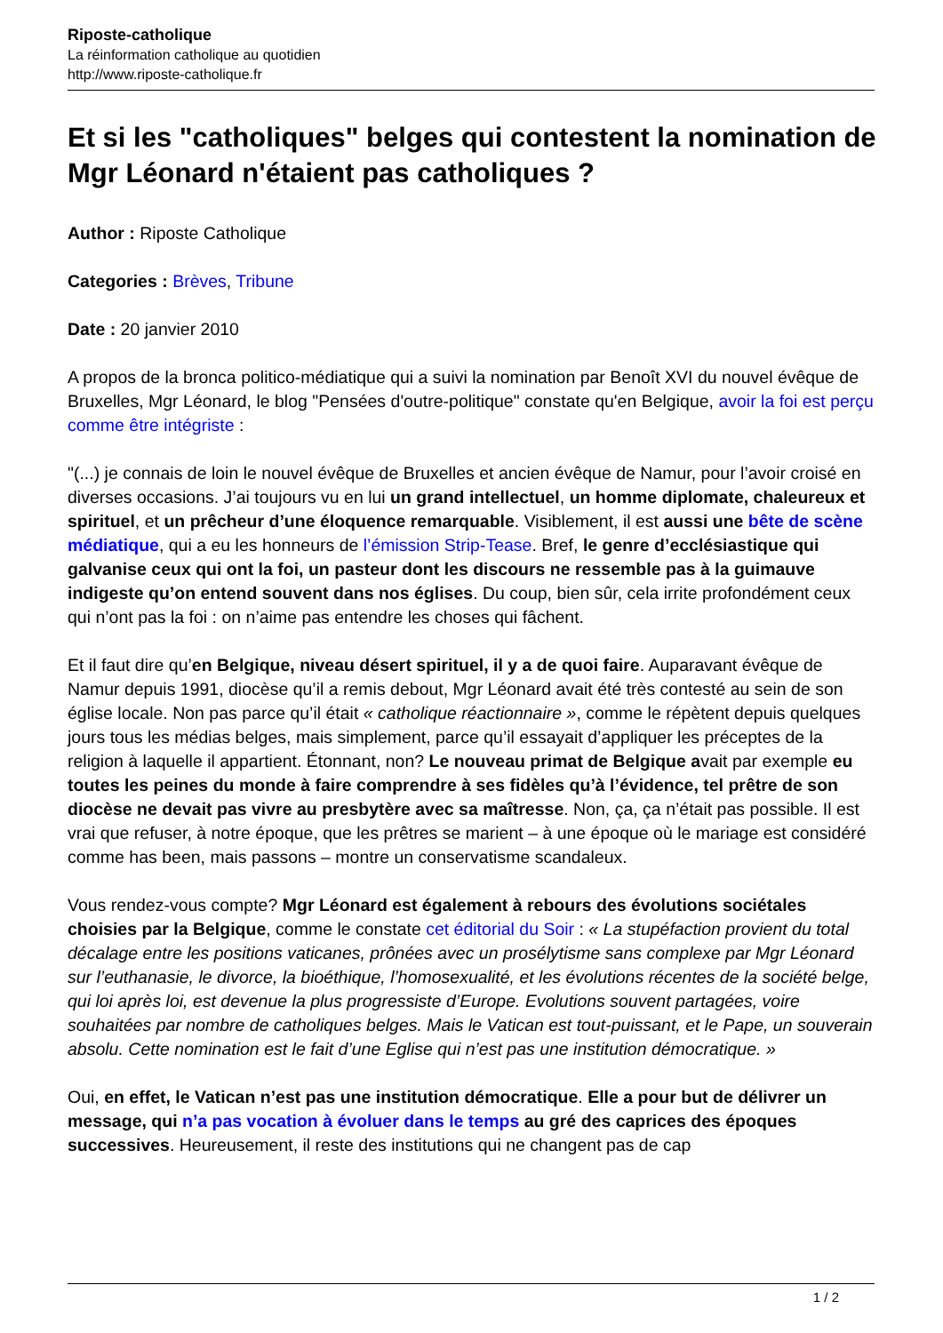Riposte-catholique
La réinformation catholique au quotidien
http://www.riposte-catholique.fr
Et si les "catholiques" belges qui contestent la nomination de Mgr Léonard n'étaient pas catholiques ?
Author : Riposte Catholique
Categories : Brèves, Tribune
Date : 20 janvier 2010
A propos de la bronca politico-médiatique qui a suivi la nomination par Benoît XVI du nouvel évêque de Bruxelles, Mgr Léonard, le blog "Pensées d'outre-politique" constate qu'en Belgique, avoir la foi est perçu comme être intégriste :
"(...) je connais de loin le nouvel évêque de Bruxelles et ancien évêque de Namur, pour l’avoir croisé en diverses occasions. J’ai toujours vu en lui un grand intellectuel, un homme diplomate, chaleureux et spirituel, et un prêcheur d’une éloquence remarquable. Visiblement, il est aussi une bête de scène médiatique, qui a eu les honneurs de l’émission Strip-Tease. Bref, le genre d’ecclésiastique qui galvanise ceux qui ont la foi, un pasteur dont les discours ne ressemble pas à la guimauve indigeste qu’on entend souvent dans nos églises. Du coup, bien sûr, cela irrite profondément ceux qui n’ont pas la foi : on n’aime pas entendre les choses qui fâchent.
Et il faut dire qu’en Belgique, niveau désert spirituel, il y a de quoi faire. Auparavant évêque de Namur depuis 1991, diocèse qu’il a remis debout, Mgr Léonard avait été très contesté au sein de son église locale. Non pas parce qu’il était « catholique réactionnaire », comme le répètent depuis quelques jours tous les médias belges, mais simplement, parce qu’il essayait d’appliquer les préceptes de la religion à laquelle il appartient. Étonnant, non? Le nouveau primat de Belgique avait par exemple eu toutes les peines du monde à faire comprendre à ses fidèles qu’à l’évidence, tel prêtre de son diocèse ne devait pas vivre au presbytère avec sa maîtresse. Non, ça, ça n’était pas possible. Il est vrai que refuser, à notre époque, que les prêtres se marient – à une époque où le mariage est considéré comme has been, mais passons – montre un conservatisme scandaleux.
Vous rendez-vous compte? Mgr Léonard est également à rebours des évolutions sociétales choisies par la Belgique, comme le constate cet éditorial du Soir : « La stupéfaction provient du total décalage entre les positions vaticanes, prônées avec un prosélytisme sans complexe par Mgr Léonard sur l’euthanasie, le divorce, la bioéthique, l’homosexualité, et les évolutions récentes de la société belge, qui loi après loi, est devenue la plus progressiste d’Europe. Evolutions souvent partagées, voire souhaitées par nombre de catholiques belges. Mais le Vatican est tout-puissant, et le Pape, un souverain absolu. Cette nomination est le fait d’une Eglise qui n’est pas une institution démocratique. »
Oui, en effet, le Vatican n’est pas une institution démocratique. Elle a pour but de délivrer un message, qui n’a pas vocation à évoluer dans le temps au gré des caprices des époques successives. Heureusement, il reste des institutions qui ne changent pas de cap
1 / 2